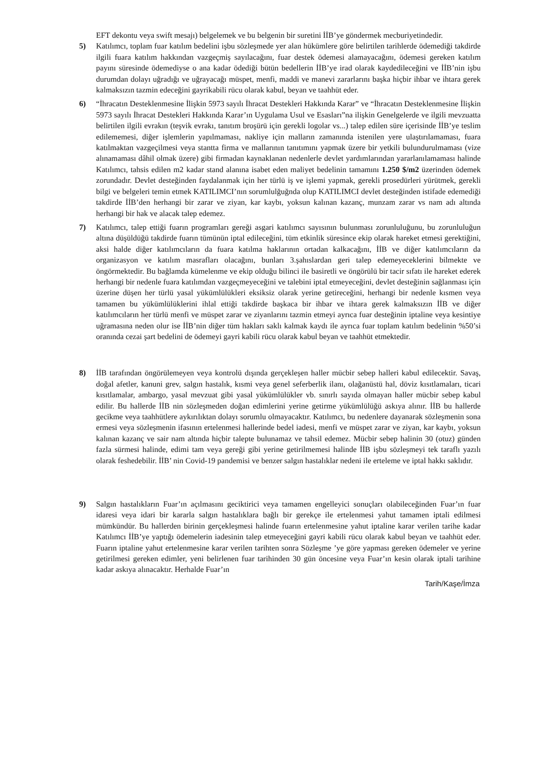EFT dekontu veya swift mesajı) belgelemek ve bu belgenin bir suretini İİB’ye göndermek mecburiyetindedir.
5) Katılımcı, toplam fuar katılım bedelini işbu sözleşmede yer alan hükümlere göre belirtilen tarihlerde ödemediği takdirde ilgili fuara katılım hakkından vazgeçmiş sayılacağını, fuar destek ödemesi alamayacağını, ödemesi gereken katılım payını süresinde ödemediyse o ana kadar ödediği bütün bedellerin İİB’ye irad olarak kaydedileceğini ve İİB’nin işbu durumdan dolayı uğradığı ve uğrayacağı müspet, menfi, maddi ve manevi zararlarını başka hiçbir ihbar ve ihtara gerek kalmaksızın tazmin edeceğini gayrikabili rücu olarak kabul, beyan ve taahhüt eder.
6) “İhracatın Desteklenmesine İlişkin 5973 sayılı İhracat Destekleri Hakkında Karar” ve “İhracatın Desteklenmesine İlişkin 5973 sayılı İhracat Destekleri Hakkında Karar’ın Uygulama Usul ve Esasları”na ilişkin Genelgelerde ve ilgili mevzuatta belirtilen ilgili evrakın (teşvik evrakı, tanıtım broşürü için gerekli logolar vs...) talep edilen süre içerisinde İİB’ye teslim edilememesi, diğer işlemlerin yapılmaması, nakliye için malların zamanında istenilen yere ulaştırılamaması, fuara katılmaktan vazgeçilmesi veya stantta firma ve mallarının tanıtımını yapmak üzere bir yetkili bulundurulmaması (vize alınamaması dâhil olmak üzere) gibi firmadan kaynaklanan nedenlerle devlet yardımlarından yararlanılamaması halinde Katılımcı, tahsis edilen m2 kadar stand alanına isabet eden maliyet bedelinin tamamını 1.250 $/m2 üzerinden ödemek zorundadır. Devlet desteğinden faydalanmak için her türlü iş ve işlemi yapmak, gerekli prosedürleri yürütmek, gerekli bilgi ve belgeleri temin etmek KATILIMCI’nın sorumlulğuğnda olup KATILIMCI devlet desteğinden istifade edemediği takdirde İİB’den herhangi bir zarar ve ziyan, kar kaybı, yoksun kalınan kazanç, munzam zarar vs nam adı altında herhangi bir hak ve alacak talep edemez.
7) Katılımcı, talep ettiği fuarın programları gereği asgari katılımcı sayısının bulunması zorunluluğunu, bu zorunluluğun altına düşüldüğü takdirde fuarın tümünün iptal edileceğini, tüm etkinlik süresince ekip olarak hareket etmesi gerektiğini, aksi halde diğer katılımcıların da fuara katılma haklarının ortadan kalkacağını, İİB ve diğer katılımcıların da organizasyon ve katılım masrafları olacağını, bunları 3.şahıslardan geri talep edemeyeceklerini bilmekte ve öngörmektedir. Bu bağlamda kümelenme ve ekip olduğu bilinci ile basiretli ve öngörülü bir tacir sıfatı ile hareket ederek herhangi bir nedenle fuara katılımdan vazgeçmeyeceğini ve talebini iptal etmeyeceğini, devlet desteğinin sağlanması için üzerine düşen her türlü yasal yükümlülükleri eksiksiz olarak yerine getireceğini, herhangi bir nedenle kısmen veya tamamen bu yükümlülüklerini ihlal ettiği takdirde başkaca bir ihbar ve ihtara gerek kalmaksızın İİB ve diğer katılımcıların her türlü menfi ve müspet zarar ve ziyanlarını tazmin etmeyi ayrıca fuar desteğinin iptaline veya kesintiye uğramasına neden olur ise İİB’nin diğer tüm hakları saklı kalmak kaydı ile ayrıca fuar toplam katılım bedelinin %50’si oranında cezai şart bedelini de ödemeyi gayri kabili rücu olarak kabul beyan ve taahhüt etmektedir.
8) İİB tarafından öngörülemeyen veya kontrolü dışında gerçekleşen haller mücbir sebep halleri kabul edilecektir. Savaş, doğal afetler, kanuni grev, salgın hastalık, kısmi veya genel seferberlik ilanı, olağanüstü hal, döviz kısıtlamaları, ticari kısıtlamalar, ambargo, yasal mevzuat gibi yasal yükümlülükler vb. sınırlı sayıda olmayan haller mücbir sebep kabul edilir. Bu hallerde İİB nin sözleşmeden doğan edimlerini yerine getirme yükümlülüğü askıya alınır. İİB bu hallerde gecikme veya taahhütlere aykırılıktan dolayı sorumlu olmayacaktır. Katılımcı, bu nedenlere dayanarak sözleşmenin sona ermesi veya sözleşmenin ifasının ertelenmesi hallerinde bedel iadesi, menfi ve müspet zarar ve ziyan, kar kaybı, yoksun kalınan kazanç ve sair nam altında hiçbir talepte bulunamaz ve tahsil edemez. Mücbir sebep halinin 30 (otuz) günden fazla sürmesi halinde, edimi tam veya gereği gibi yerine getirilmemesi halinde İİB işbu sözleşmeyi tek taraflı yazılı olarak feshedebilir. İİB’ nin Covid-19 pandemisi ve benzer salgın hastalıklar nedeni ile erteleme ve iptal hakkı saklıdır.
9) Salgın hastalıkların Fuar’ın açılmasını geciktirici veya tamamen engelleyici sonuçları olabileceğinden Fuar’ın fuar idaresi veya idari bir kararla salgın hastalıklara bağlı bir gerekçe ile ertelenmesi yahut tamamen iptali edilmesi mümkündür. Bu hallerden birinin gerçekleşmesi halinde fuarın ertelenmesine yahut iptaline karar verilen tarihe kadar Katılımcı İİB’ye yaptığı ödemelerin iadesinin talep etmeyeceğini gayri kabili rücu olarak kabul beyan ve taahhüt eder. Fuarın iptaline yahut ertelenmesine karar verilen tarihten sonra Sözleşme ’ye göre yapması gereken ödemeler ve yerine getirilmesi gereken edimler, yeni belirlenen fuar tarihinden 30 gün öncesine veya Fuar’ın kesin olarak iptali tarihine kadar askıya alınacaktır. Herhalde Fuar’ın
Tarih/Kaşe/İmza